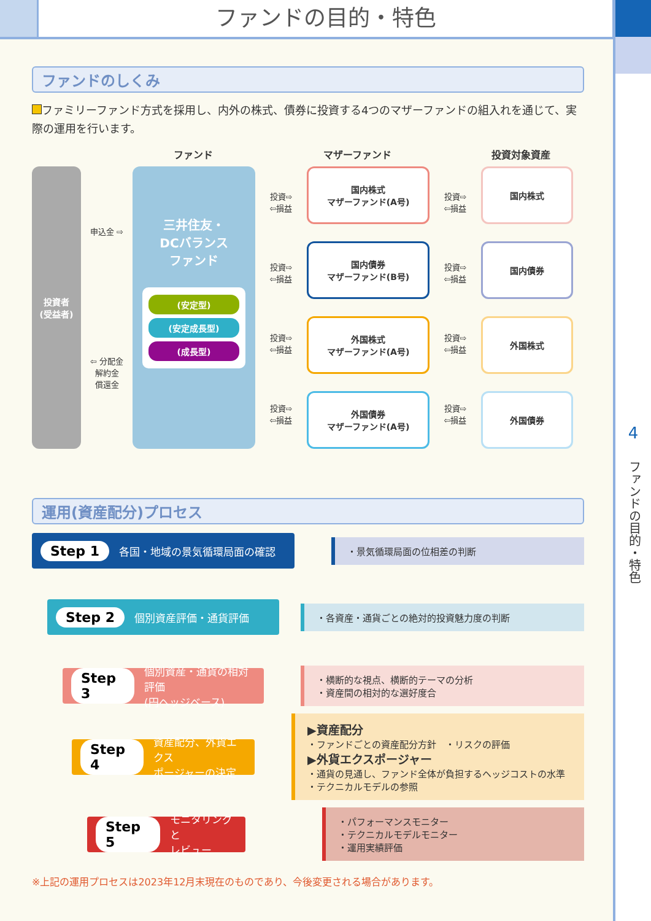ファンドの目的・特色
4
ファンドの目的・特色
ファンドのしくみ
ファミリーファンド方式を採用し、内外の株式、債券に投資する4つのマザーファンドの組入れを通じて、実際の運用を行います。
ファンド マザーファンド 投資対象資産
投資者
(受益者)
申込金 ⇨
⇦ 分配金
解約金
償還金
三井住友・
DCバランス
ファンド
(安定型)
(安定成長型)
(成長型)
投資⇨
⇦損益
投資⇨
⇦損益
投資⇨
⇦損益
投資⇨
⇦損益
国内株式
マザーファンド(A号)
国内債券
マザーファンド(B号)
外国株式
マザーファンド(A号)
外国債券
マザーファンド(A号)
投資⇨
⇦損益
投資⇨
⇦損益
投資⇨
⇦損益
投資⇨
⇦損益
国内株式
国内債券
外国株式
外国債券
運用(資産配分)プロセス
Step 1 各国・地域の景気循環局面の確認
・景気循環局面の位相差の判断
Step 2 個別資産評価・通貨評価
・各資産・通貨ごとの絶対的投資魅力度の判断
Step 3 個別資産・通貨の相対評価
(円ヘッジベース)
・横断的な視点、横断的テーマの分析
・資産間の相対的な選好度合
Step 4 資産配分、外貨エクス
ポージャーの決定
▶資産配分
・ファンドごとの資産配分方針　・リスクの評価
▶外貨エクスポージャー
・通貨の見通し、ファンド全体が負担するヘッジコストの水準
・テクニカルモデルの参照
Step 5 モニタリングと
レビュー
・パフォーマンスモニター
・テクニカルモデルモニター
・運用実績評価
※上記の運用プロセスは2023年12月末現在のものであり、今後変更される場合があります。